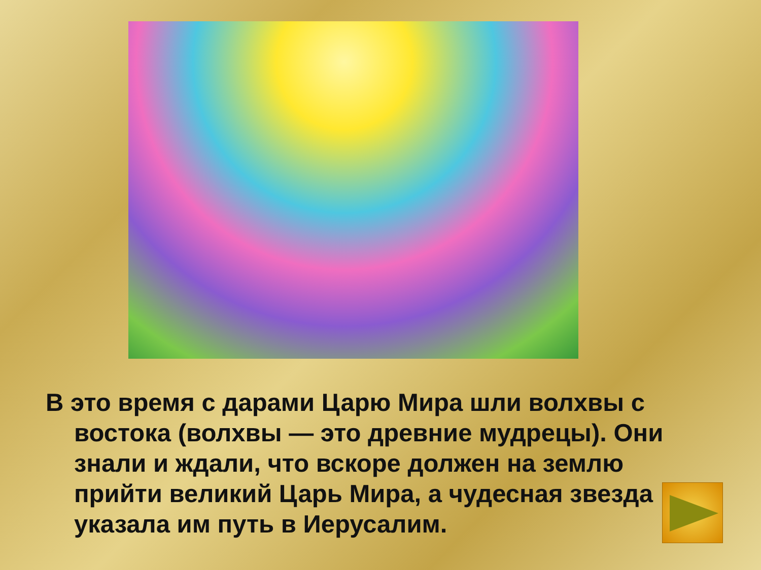В это время с дарами Царю Мира шли волхвы с востока (волхвы — это древние мудрецы). Они знали и ждали, что вскоре должен на землю прийти великий Царь Мира, а чудесная звезда указала им путь в Иерусалим.